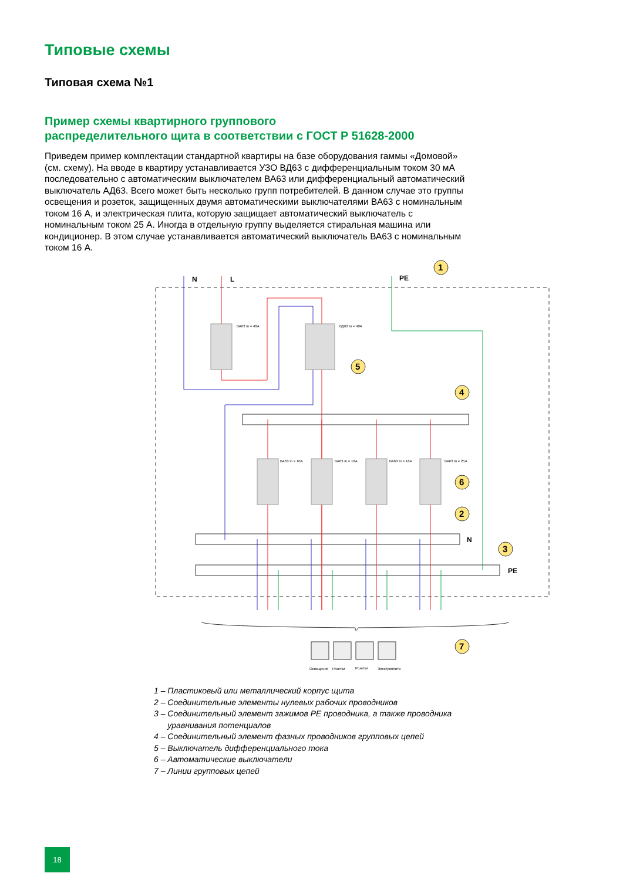Типовые схемы
Типовая схема №1
Пример схемы квартирного группового
распределительного щита в соответствии с ГОСТ Р 51628-2000
Приведем пример комплектации стандартной квартиры на базе оборудования гаммы «Домовой» (см. схему). На вводе в квартиру устанавливается УЗО ВД63 с дифференциальным током 30 мА последовательно с автоматическим выключателем ВА63 или дифференциальный автоматический выключатель АД63. Всего может быть несколько групп потребителей. В данном случае это группы освещения и розеток, защищенных двумя автоматическими выключателями ВА63 с номинальным током 16 А, и электрическая плита, которую защищает автоматический выключатель с номинальным током 25 А. Иногда в отдельную группу выделяется стиральная машина или кондиционер. В этом случае устанавливается автоматический выключатель ВА63 с номинальным током 16 А.
N
L
PE
ВА63 In = 40А
ВД63 In = 40А
ВА63 In = 10А
ВА63 In = 16А
ВА63 In = 16А
ВА63 In = 25А
N
PE
1
5
4
6
2
3
7
Освещение
Розетки
Розетки
Электроплита
1 – Пластиковый или металлический корпус щита
2 – Соединительные элементы нулевых рабочих проводников
3 – Соединительный элемент зажимов PE проводника, а также проводника
уравнивания потенциалов
4 – Соединительный элемент фазных проводников групповых цепей
5 – Выключатель дифференциального тока
6 – Автоматические выключатели
7 – Линии групповых цепей
18